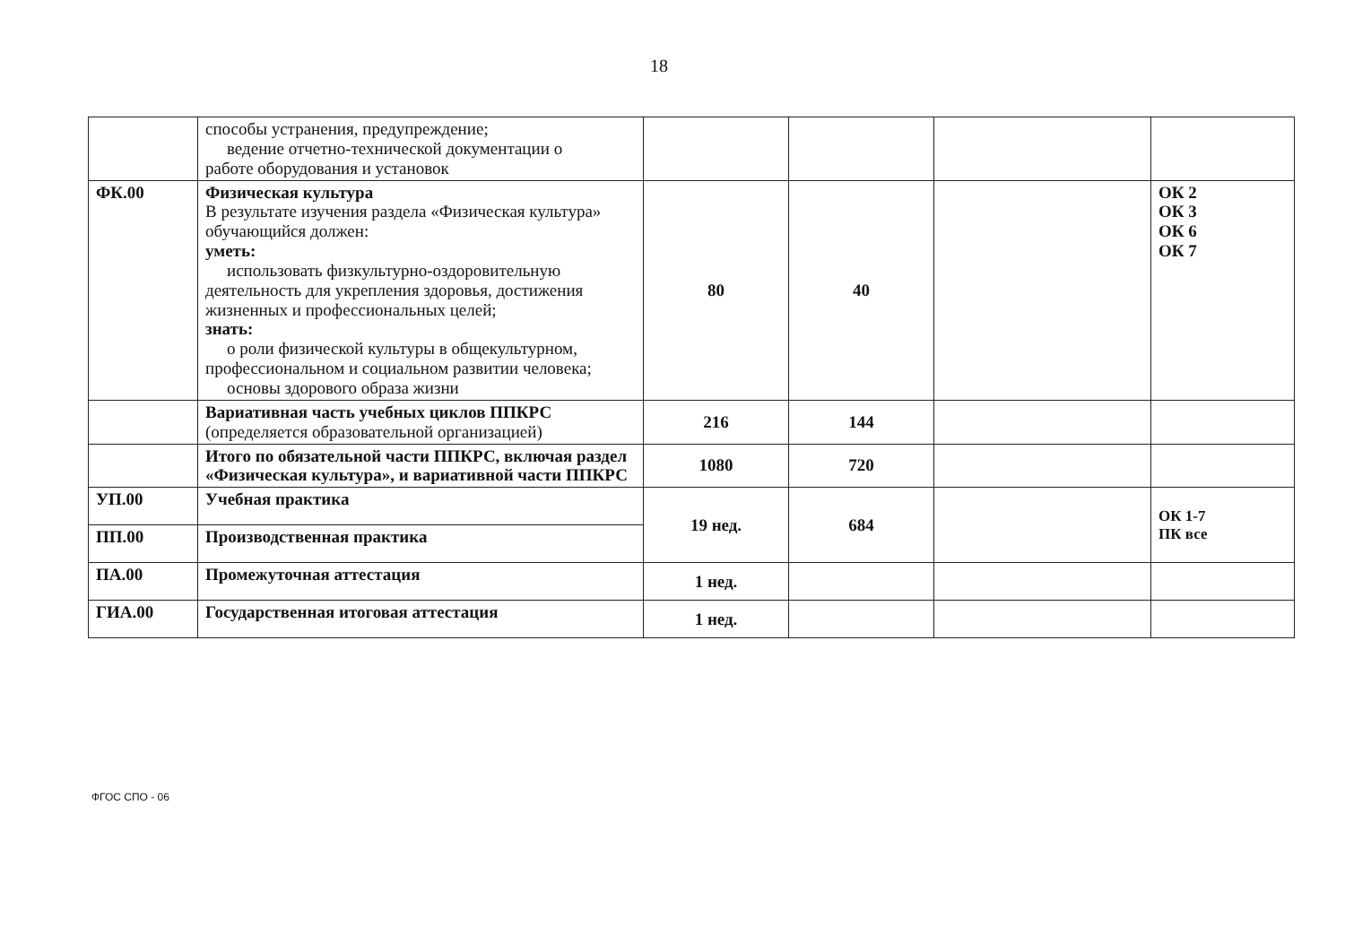18
| | способы устранения, предупреждение; ведение отчетно-технической документации о работе оборудования и установок | | | | |
| ФК.00 | Физическая культура В результате изучения раздела «Физическая культура» обучающийся должен: уметь: использовать физкультурно-оздоровительную деятельность для укрепления здоровья, достижения жизненных и профессиональных целей; знать: о роли физической культуры в общекультурном, профессиональном и социальном развитии человека; основы здорового образа жизни | 80 | 40 | | ОК 2 ОК 3 ОК 6 ОК 7 |
| | Вариативная часть учебных циклов ППКРС (определяется образовательной организацией) | 216 | 144 | | |
| | Итого по обязательной части ППКРС, включая раздел «Физическая культура», и вариативной части ППКРС | 1080 | 720 | | |
| УП.00 | Учебная практика | 19 нед. | 684 | | ОК 1-7 ПК все |
| ПП.00 | Производственная практика | | | | |
| ПА.00 | Промежуточная аттестация | 1 нед. | | | |
| ГИА.00 | Государственная итоговая аттестация | 1 нед. | | | |
ФГОС СПО - 06